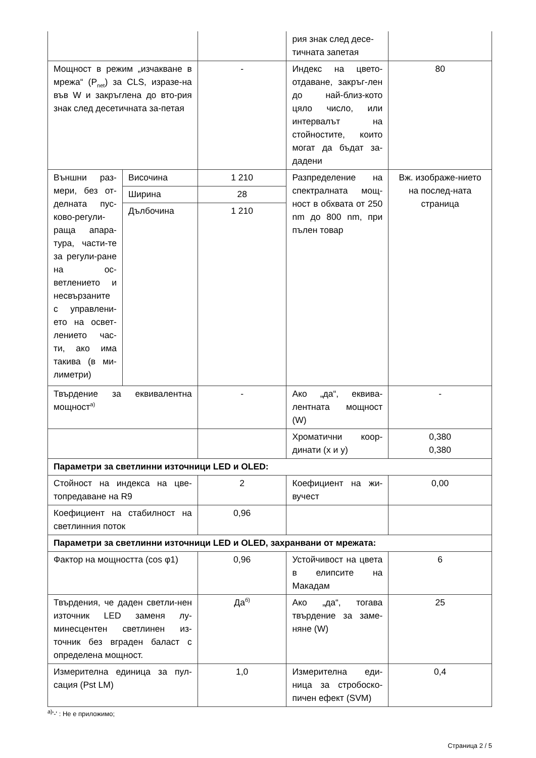| | | | рия знак след десе-тичната запетая | |
| Мощност в режим „изчакване в мрежа“ (P<sub>net</sub>) за CLS, изразе-на във W и закръглена до вто-рия знак след десетичната за-петая | | - | Индекс на цвето-отдаване, закръг-лен до най-близ-кото цяло число, или интервалът на стойностите, които могат да бъдат за-дадени | 80 |
| Външни раз-мери, без от-делната пус-ково-регули-раща апара-тура, части-те за регули-ране на ос-ветлението и несвързаните с управлени-ето на освет-лението час-ти, ако има такива (в ми-лиметри) | Височина | 1 210 | Разпределение на спектралната мощ-ност в обхвата от 250 nm до 800 nm, при пълен товар | Вж. изображе-нието на послед-ната страница |
| | Ширина | 28 | | |
| | Дълбочина | 1 210 | | |
| Твърдение за еквивалентна мощност<sup>а)</sup> | | - | Ако „да“, еквива-лентната мощност (W) | - |
| | | | Хроматични коор-динати (x и y) | 0,380 0,380 |
| Параметри за светлинни източници LED и OLED: | | | | |
| Стойност на индекса на цве-топредаване на R9 | | 2 | Коефициент на жи-вучест | 0,00 |
| Коефициент на стабилност на светлинния поток | | 0,96 | | |
| Параметри за светлинни източници LED и OLED, захранвани от мрежата: | | | | |
| Фактор на мощността (cos φ1) | | 0,96 | Устойчивост на цвета в елипсите на Макадам | 6 |
| Твърдения, че даден светли-нен източник LED заменя лу-минесцентен светлинен из-точник без вграден баласт с определена мощност. | | Да<sup>б)</sup> | Ако „да“, тогава твърдение за заме-няне (W) | 25 |
| Измерителна единица за пул-сация (Pst LM) | | 1,0 | Измерителна еди-ница за стробоско-пичен ефект (SVM) | 0,4 |
<sup>а)</sup>'-' : Не е приложимо;
Страница 2 / 5